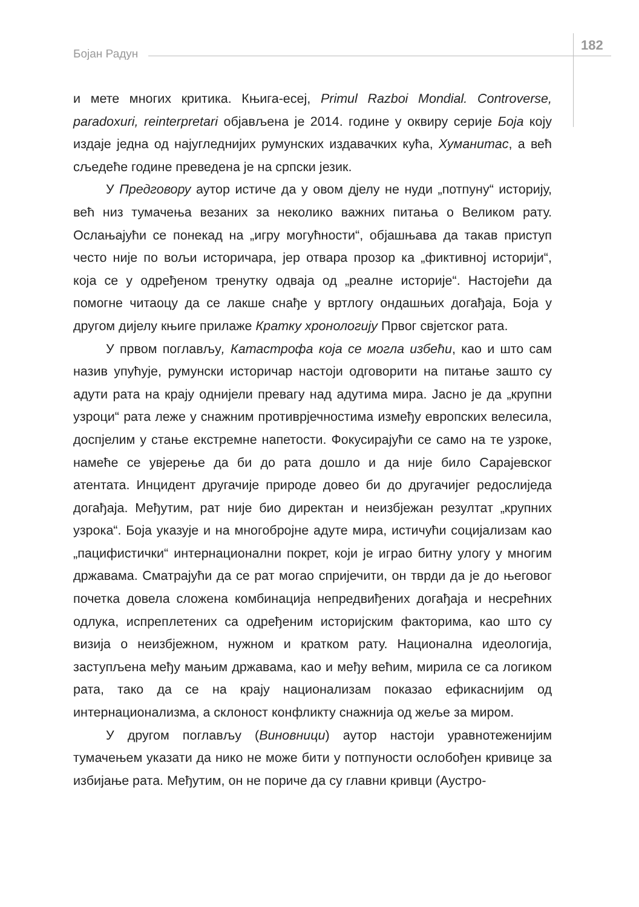Бојан Радун
182
и мете многих критика. Књига-есеј, Primul Razboi Mondial. Controverse, paradoxuri, reinterpretari објављена је 2014. године у оквиру серије Боја коју издаје једна од најугледнијих румунских издавачких кућа, Хуманитас, а већ сљедеће године преведена је на српски језик.
У Предговору аутор истиче да у овом дјелу не нуди „потпуну“ историју, већ низ тумачења везаних за неколико важних питања о Великом рату. Ослањајући се понекад на „игру могућности“, објашњава да такав приступ често није по вољи историчара, јер отвара прозор ка „фиктивној историји“, која се у одређеном тренутку одваја од „реалне историје“. Настојећи да помогне читаоцу да се лакше снађе у вртлогу ондашњих догађаја, Боја у другом дијелу књиге прилаже Кратку хронологију Првог свјетског рата.
У првом поглављу, Катастрофа која се могла избећи, као и што сам назив упућује, румунски историчар настоји одговорити на питање зашто су адути рата на крају однијели превагу над адутима мира. Јасно је да „крупни узроци“ рата леже у снажним противрјечностима између европских велесила, доспјелим у стање екстремне напетости. Фокусирајући се само на те узроке, намеће се увјерење да би до рата дошло и да није било Сарајевског атентата. Инцидент другачије природе довео би до другачијег редослиједа догађаја. Међутим, рат није био директан и неизбјежан резултат „крупних узрока“. Боја указује и на многобројне адуте мира, истичући социјализам као „пацифистички“ интернационални покрет, који је играо битну улогу у многим државама. Сматрајући да се рат могао спријечити, он тврди да је до његовог почетка довела сложена комбинација непредвиђених догађаја и несрећних одлука, испреплетених са одређеним историјским факторима, као што су визија о неизбјежном, нужном и кратком рату. Национална идеологија, заступљена међу мањим државама, као и међу већим, мирила се са логиком рата, тако да се на крају национализам показао ефикаснијим од интернационализма, а склоност конфликту снажнија од жеље за миром.
У другом поглављу (Виновници) аутор настоји уравнотеженијим тумачењем указати да нико не може бити у потпуности ослобођен кривице за избијање рата. Међутим, он не пориче да су главни кривци (Аустро-